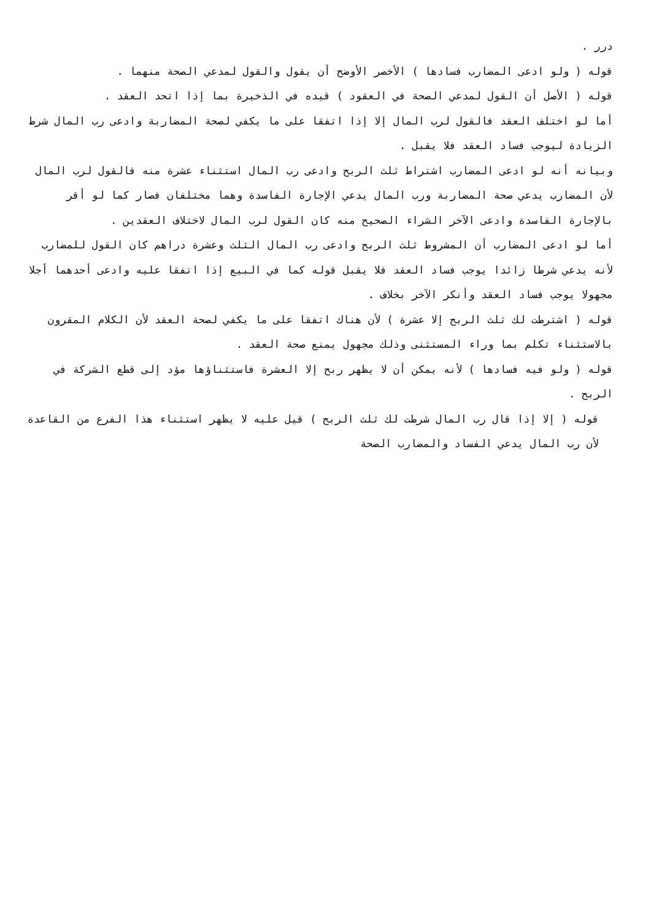درر .
قوله ( ولو ادعى المضارب فسادها ) الأخصر الأوضح أن يقول والقول لمدعي الصحة منهما .
قوله ( الأصل أن القول لمدعي الصحة في العقود ) قيده في الذخيرة بما إذا اتحد العقد .
أما لو اختلف العقد فالقول لرب المال إلا إذا اتفقا على ما يكفي لصحة المضاربة وادعى رب المال شرط الزيادة ليوجب فساد العقد فلا يقبل .
وبيانه أنه لو ادعى المضارب اشتراط ثلث الربح وادعى رب المال استثناء عشرة منه فالقول لرب المال لأن المضارب يدعي صحة المضاربة ورب المال يدعي الإجارة الفاسدة وهما مختلفان فصار كما لو أقر بالإجارة الفاسدة وادعى الآخر الشراء الصحيح منه كان القول لرب المال لاختلاف العقدين .
أما لو ادعى المضارب أن المشروط ثلث الربح وادعى رب المال الثلث وعشرة دراهم كان القول للمضارب لأنه يدعي شرطا زائدا يوجب فساد العقد فلا يقبل قوله كما في البيع إذا اتفقا عليه وادعى أحدهما أجلا مجهولا يوجب فساد العقد وأنكر الآخر بخلاف .
قوله ( اشترطت لك ثلث الربح إلا عشرة ) لأن هناك اتفقا على ما يكفي لصحة العقد لأن الكلام المقرون بالاستثناء تكلم بما وراء المستثنى وذلك مجهول يمنع صحة العقد .
قوله ( ولو فيه فسادها ) لأنه يمكن أن لا يظهر ربح إلا العشرة فاستثناؤها مؤد إلى قطع الشركة في الربح .
قوله ( إلا إذا قال رب المال شرطت لك ثلث الربح ) قيل عليه لا يظهر استثناء هذا الفرع من القاعدة لأن رب المال يدعي الفساد والمضارب الصحة